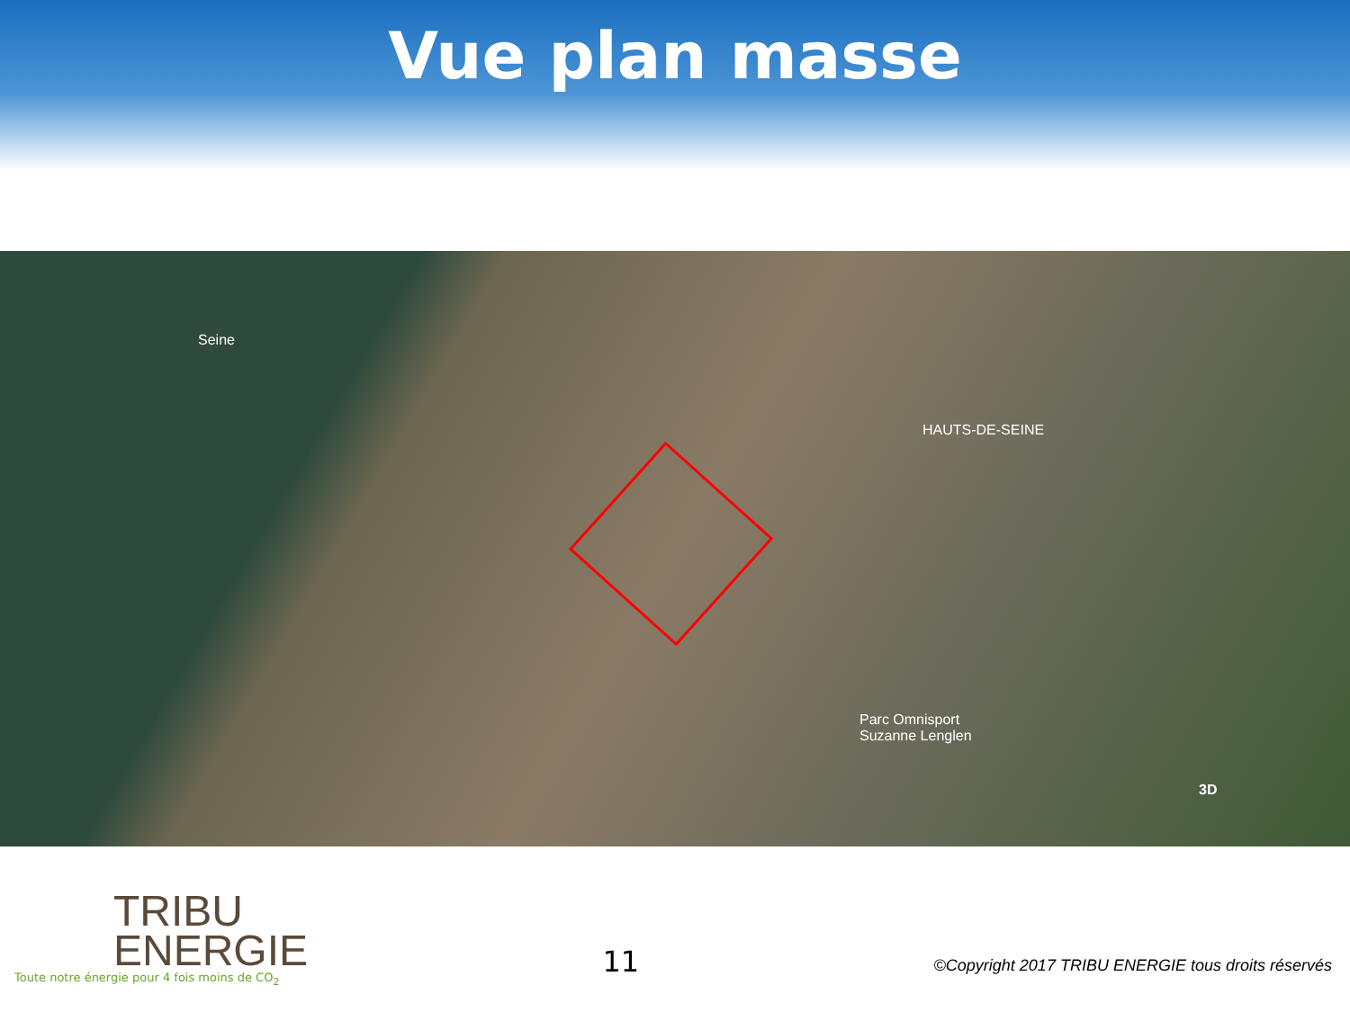Vue plan masse
Seine
HAUTS-DE-SEINE
Parc Omnisport
Suzanne Lenglen
3D
TRIBU
ENERGIE
Toute notre énergie pour 4 fois moins de CO<sub>2</sub>
11
©Copyright 2017 TRIBU ENERGIE tous droits réservés